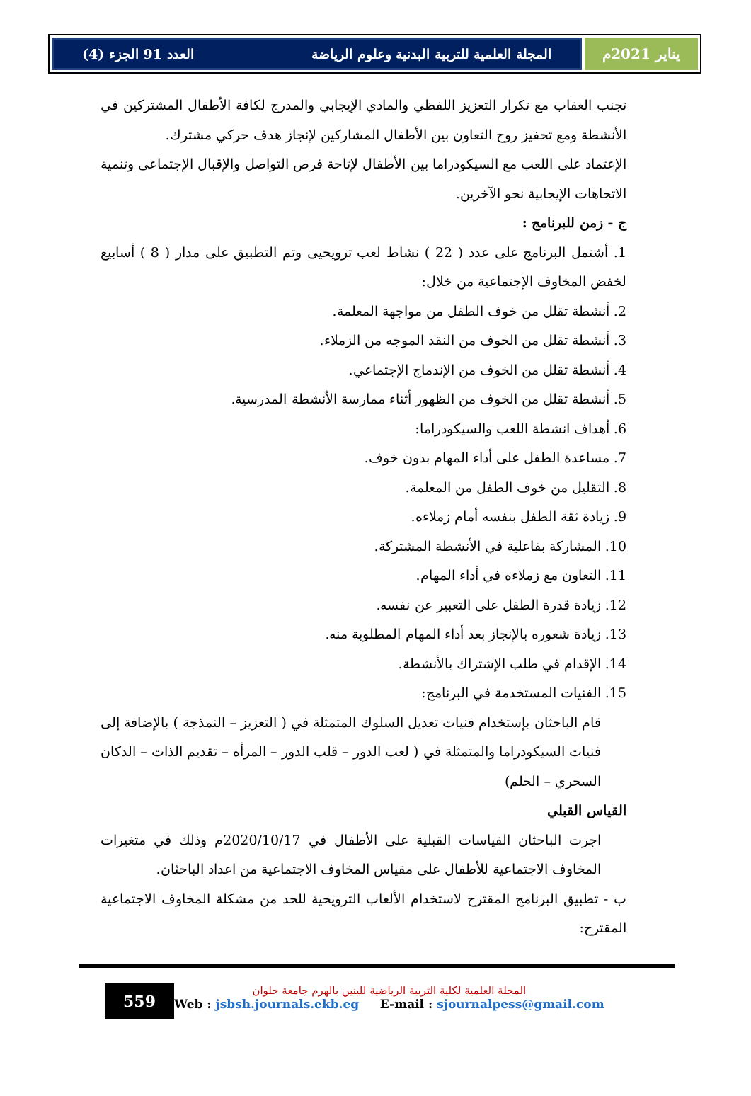يناير 2021م المجلة العلمية للتربية البدنية وعلوم الرياضة العدد 91 الجزء (4)
تجنب العقاب مع تكرار التعزيز اللفظي والمادي الإيجابي والمدرج لكافة الأطفال المشتركين في الأنشطة ومع تحفيز روح التعاون بين الأطفال المشاركين لإنجاز هدف حركي مشترك.
الإعتماد على اللعب مع السيكودراما بين الأطفال لإتاحة فرص التواصل والإقبال الإجتماعى وتنمية الاتجاهات الإيجابية نحو الآخرين.
ج - زمن للبرنامج :
1. أشتمل البرنامج على عدد ( 22 ) نشاط لعب ترويحيى وتم التطبيق على مدار ( 8 ) أسابيع لخفض المخاوف الإجتماعية من خلال:
2. أنشطة تقلل من خوف الطفل من مواجهة المعلمة.
3. أنشطة تقلل من الخوف من النقد الموجه من الزملاء.
4. أنشطة تقلل من الخوف من الإندماج الإجتماعي.
5. أنشطة تقلل من الخوف من الظهور أثناء ممارسة الأنشطة المدرسية.
6. أهداف انشطة اللعب والسيكودراما:
7. مساعدة الطفل على أداء المهام بدون خوف.
8. التقليل من خوف الطفل من المعلمة.
9. زيادة ثقة الطفل بنفسه أمام زملاءه.
10. المشاركة بفاعلية في الأنشطة المشتركة.
11. التعاون مع زملاءه في أداء المهام.
12. زيادة قدرة الطفل على التعبير عن نفسه.
13. زيادة شعوره بالإنجاز بعد أداء المهام المطلوبة منه.
14. الإقدام في طلب الإشتراك بالأنشطة.
15. الفنيات المستخدمة في البرنامج:
قام الباحثان بإستخدام فنيات تعديل السلوك المتمثلة في ( التعزيز – النمذجة ) بالإضافة إلى فنيات السيكودراما والمتمثلة في ( لعب الدور – قلب الدور – المرأه – تقديم الذات – الدكان السحري – الحلم)
القياس القبلي
اجرت الباحثان القياسات القبلية على الأطفال في 2020/10/17م وذلك في متغيرات المخاوف الاجتماعية للأطفال على مقياس المخاوف الاجتماعية من اعداد الباحثان.
ب - تطبيق البرنامج المقترح لاستخدام الألعاب الترويحية للحد من مشكلة المخاوف الاجتماعية المقترح:
559
المجلة العلمية لكلية التربية الرياضية للبنين بالهرم جامعة حلوان
Web : jsbsh.journals.ekb.eg E-mail : sjournalpess@gmail.com